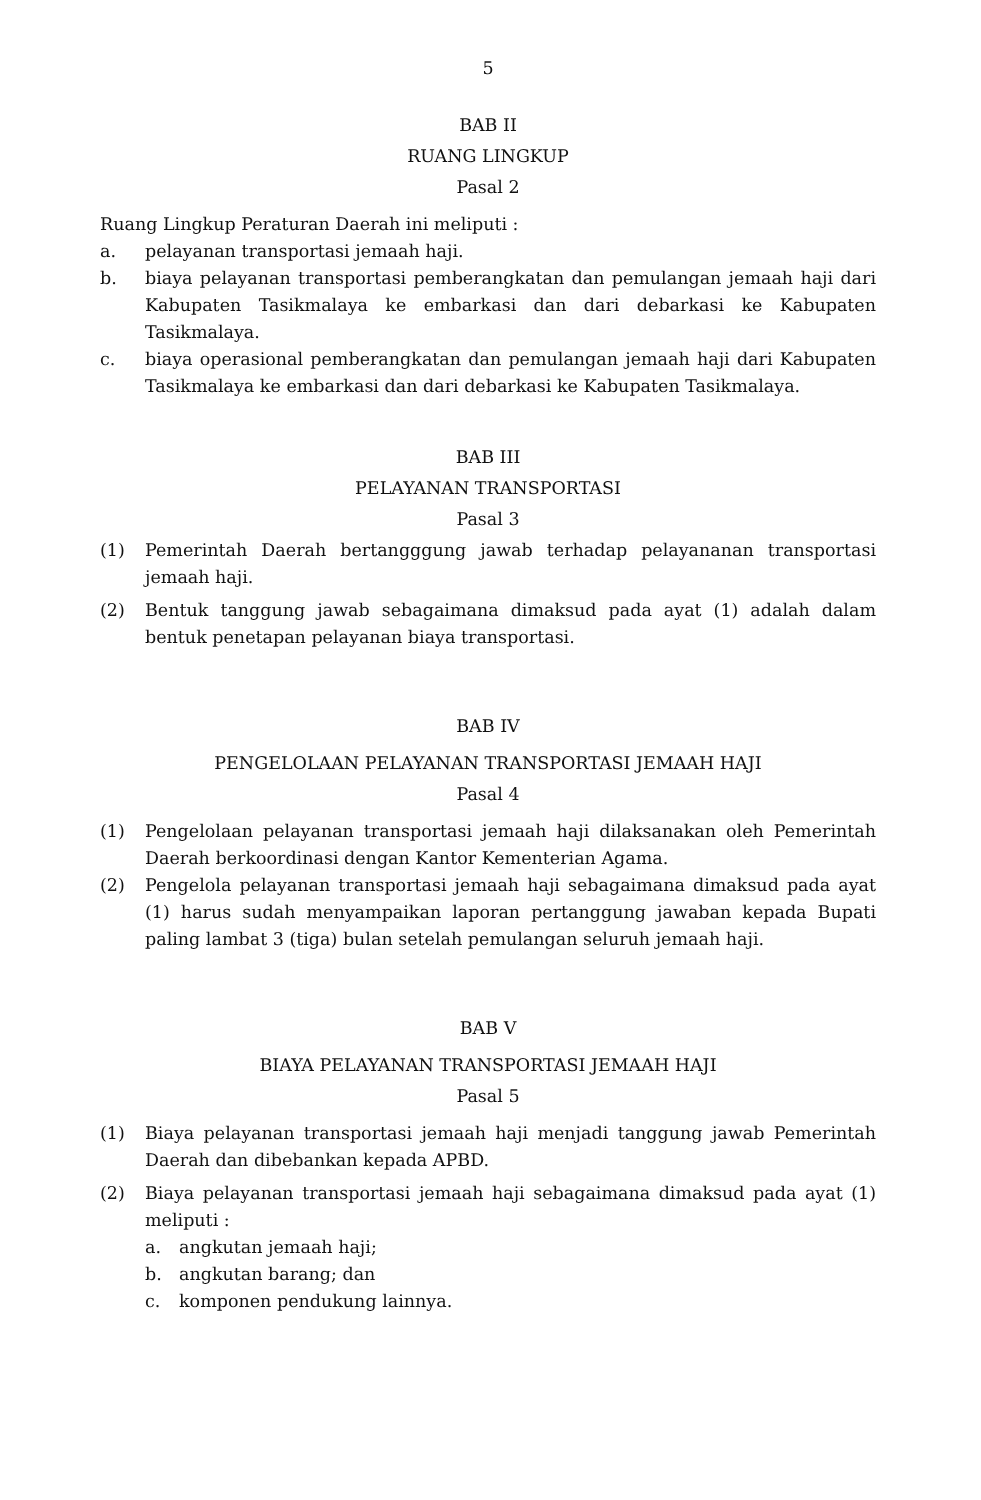5
BAB II
RUANG LINGKUP
Pasal 2
Ruang Lingkup Peraturan Daerah ini meliputi :
a. pelayanan transportasi jemaah haji.
b. biaya pelayanan transportasi pemberangkatan dan pemulangan jemaah haji dari Kabupaten Tasikmalaya ke embarkasi dan dari debarkasi ke Kabupaten Tasikmalaya.
c. biaya operasional pemberangkatan dan pemulangan jemaah haji dari Kabupaten Tasikmalaya ke embarkasi dan dari debarkasi ke Kabupaten Tasikmalaya.
BAB III
PELAYANAN TRANSPORTASI
Pasal 3
(1) Pemerintah Daerah bertangggung jawab terhadap pelayananan transportasi jemaah haji.
(2) Bentuk tanggung jawab sebagaimana dimaksud pada ayat (1) adalah dalam bentuk penetapan pelayanan biaya transportasi.
BAB IV
PENGELOLAAN PELAYANAN TRANSPORTASI JEMAAH HAJI
Pasal 4
(1) Pengelolaan pelayanan transportasi jemaah haji dilaksanakan oleh Pemerintah Daerah berkoordinasi dengan Kantor Kementerian Agama.
(2) Pengelola pelayanan transportasi jemaah haji sebagaimana dimaksud pada ayat (1) harus sudah menyampaikan laporan pertanggung jawaban kepada Bupati paling lambat 3 (tiga) bulan setelah pemulangan seluruh jemaah haji.
BAB V
BIAYA PELAYANAN TRANSPORTASI JEMAAH HAJI
Pasal 5
(1) Biaya pelayanan transportasi jemaah haji menjadi tanggung jawab Pemerintah Daerah dan dibebankan kepada APBD.
(2) Biaya pelayanan transportasi jemaah haji sebagaimana dimaksud pada ayat (1) meliputi :
a. angkutan jemaah haji;
b. angkutan barang; dan
c. komponen pendukung lainnya.